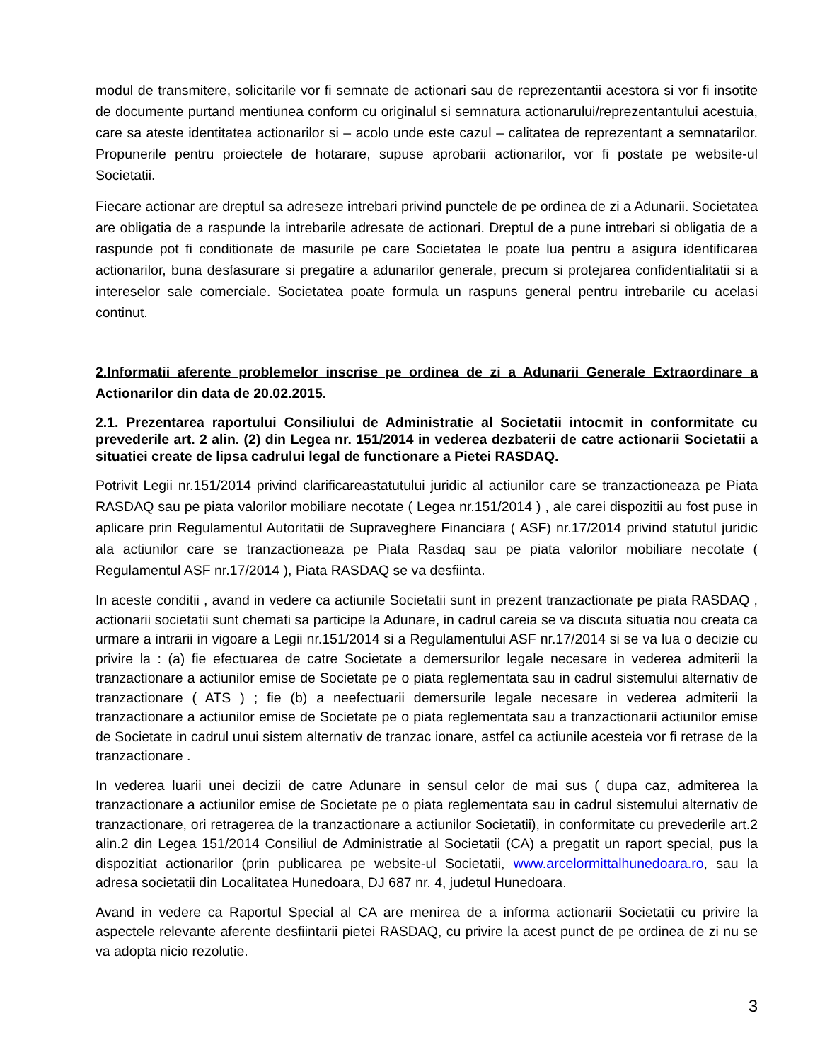modul de transmitere, solicitarile vor fi semnate de actionari sau de reprezentantii acestora si vor fi insotite de documente purtand mentiunea conform cu originalul si semnatura actionarului/reprezentantului acestuia, care sa ateste identitatea actionarilor si – acolo unde este cazul – calitatea de reprezentant a semnatarilor. Propunerile pentru proiectele de hotarare, supuse aprobarii actionarilor, vor fi postate pe website-ul Societatii.
Fiecare actionar are dreptul sa adreseze intrebari privind punctele de pe ordinea de zi a Adunarii. Societatea are obligatia de a raspunde la intrebarile adresate de actionari. Dreptul de a pune intrebari si obligatia de a raspunde pot fi conditionate de masurile pe care Societatea le poate lua pentru a asigura identificarea actionarilor, buna desfasurare si pregatire a adunarilor generale, precum si protejarea confidentialitatii si a intereselor sale comerciale. Societatea poate formula un raspuns general pentru intrebarile cu acelasi continut.
2.Informatii aferente problemelor inscrise pe ordinea de zi a Adunarii Generale Extraordinare a Actionarilor din data de 20.02.2015.
2.1. Prezentarea raportului Consiliului de Administratie al Societatii intocmit in conformitate cu prevederile art. 2 alin. (2) din Legea nr. 151/2014 in vederea dezbaterii de catre actionarii Societatii a situatiei create de lipsa cadrului legal de functionare a Pietei RASDAQ.
Potrivit Legii nr.151/2014 privind clarificareastatutului juridic al actiunilor care se tranzactioneaza pe Piata RASDAQ sau pe piata valorilor mobiliare necotate ( Legea nr.151/2014 ) , ale carei dispozitii au fost puse in aplicare prin Regulamentul Autoritatii de Supraveghere Financiara ( ASF) nr.17/2014 privind statutul juridic ala actiunilor care se tranzactioneaza pe Piata Rasdaq sau pe piata valorilor mobiliare necotate ( Regulamentul ASF nr.17/2014 ), Piata RASDAQ se va desfiinta.
In aceste conditii , avand in vedere ca actiunile Societatii sunt in prezent tranzactionate pe piata RASDAQ , actionarii societatii sunt chemati sa participe la Adunare, in cadrul careia se va discuta situatia nou creata ca urmare a intrarii in vigoare a Legii nr.151/2014 si a Regulamentului ASF nr.17/2014 si se va lua o decizie cu privire la : (a) fie efectuarea de catre Societate a demersurilor legale necesare in vederea admiterii la tranzactionare a actiunilor emise de Societate pe o piata reglementata sau in cadrul sistemului alternativ de tranzactionare ( ATS ) ; fie (b) a neefectuarii demersurile legale necesare in vederea admiterii la tranzactionare a actiunilor emise de Societate pe o piata reglementata sau a tranzactionarii actiunilor emise de Societate in cadrul unui sistem alternativ de tranzac ionare, astfel ca actiunile acesteia vor fi retrase de la tranzactionare .
In vederea luarii unei decizii de catre Adunare in sensul celor de mai sus ( dupa caz, admiterea la tranzactionare a actiunilor emise de Societate pe o piata reglementata sau in cadrul sistemului alternativ de tranzactionare, ori retragerea de la tranzactionare a actiunilor Societatii), in conformitate cu prevederile art.2 alin.2 din Legea 151/2014 Consiliul de Administratie al Societatii (CA) a pregatit un raport special, pus la dispozitiat actionarilor (prin publicarea pe website-ul Societatii, www.arcelormittalhunedoara.ro, sau la adresa societatii din Localitatea Hunedoara, DJ 687 nr. 4, judetul Hunedoara.
Avand in vedere ca Raportul Special al CA are menirea de a informa actionarii Societatii cu privire la aspectele relevante aferente desfiintarii pietei RASDAQ, cu privire la acest punct de pe ordinea de zi nu se va adopta nicio rezolutie.
3